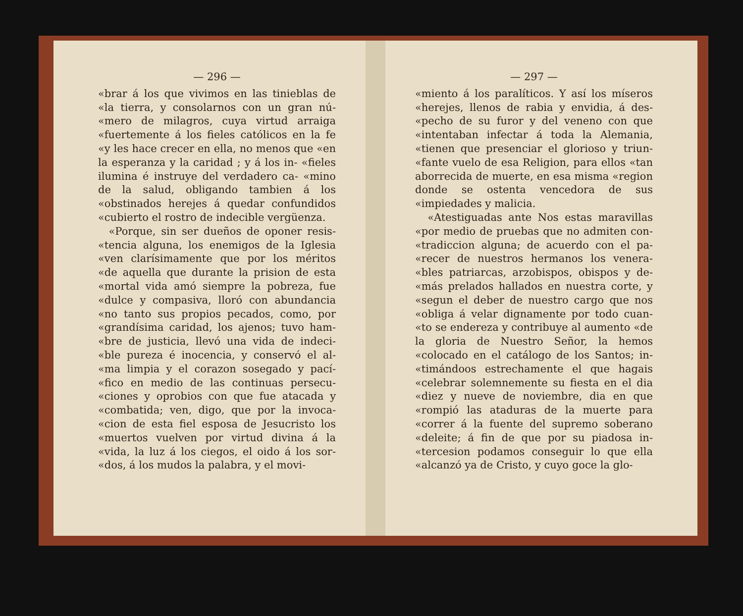— 296 —
«brar á los que vivimos en las tinieblas de «la tierra, y consolarnos con un gran nú- «mero de milagros, cuya virtud arraiga «fuertemente á los fieles católicos en la fe «y les hace crecer en ella, no menos que «en la esperanza y la caridad ; y á los in- «fieles ilumina é instruye del verdadero ca- «mino de la salud, obligando tambien á los «obstinados herejes á quedar confundidos «cubierto el rostro de indecible vergüenza.
«Porque, sin ser dueños de oponer resis- «tencia alguna, los enemigos de la Iglesia «ven clarísimamente que por los méritos «de aquella que durante la prision de esta «mortal vida amó siempre la pobreza, fue «dulce y compasiva, lloró con abundancia «no tanto sus propios pecados, como, por «grandísima caridad, los ajenos; tuvo ham- «bre de justicia, llevó una vida de indeci- «ble pureza é inocencia, y conservó el al- «ma limpia y el corazon sosegado y pací- «fico en medio de las continuas persecu- «ciones y oprobios con que fue atacada y «combatida; ven, digo, que por la invoca- «cion de esta fiel esposa de Jesucristo los «muertos vuelven por virtud divina á la «vida, la luz á los ciegos, el oido á los sor- «dos, á los mudos la palabra, y el movi-
— 297 —
«miento á los paralíticos. Y así los míseros «herejes, llenos de rabia y envidia, á des- «pecho de su furor y del veneno con que «intentaban infectar á toda la Alemania, «tienen que presenciar el glorioso y triun- «fante vuelo de esa Religion, para ellos «tan aborrecida de muerte, en esa misma «region donde se ostenta vencedora de sus «impiedades y malicia.
«Atestiguadas ante Nos estas maravillas «por medio de pruebas que no admiten con- «tradiccion alguna; de acuerdo con el pa- «recer de nuestros hermanos los venera- «bles patriarcas, arzobispos, obispos y de- «más prelados hallados en nuestra corte, y «segun el deber de nuestro cargo que nos «obliga á velar dignamente por todo cuan- «to se endereza y contribuye al aumento «de la gloria de Nuestro Señor, la hemos «colocado en el catálogo de los Santos; in- «timándoos estrechamente el que hagais «celebrar solemnemente su fiesta en el dia «diez y nueve de noviembre, dia en que «rompió las ataduras de la muerte para «correr á la fuente del supremo soberano «deleite; á fin de que por su piadosa in- «tercesion podamos conseguir lo que ella «alcanzó ya de Cristo, y cuyo goce la glo-